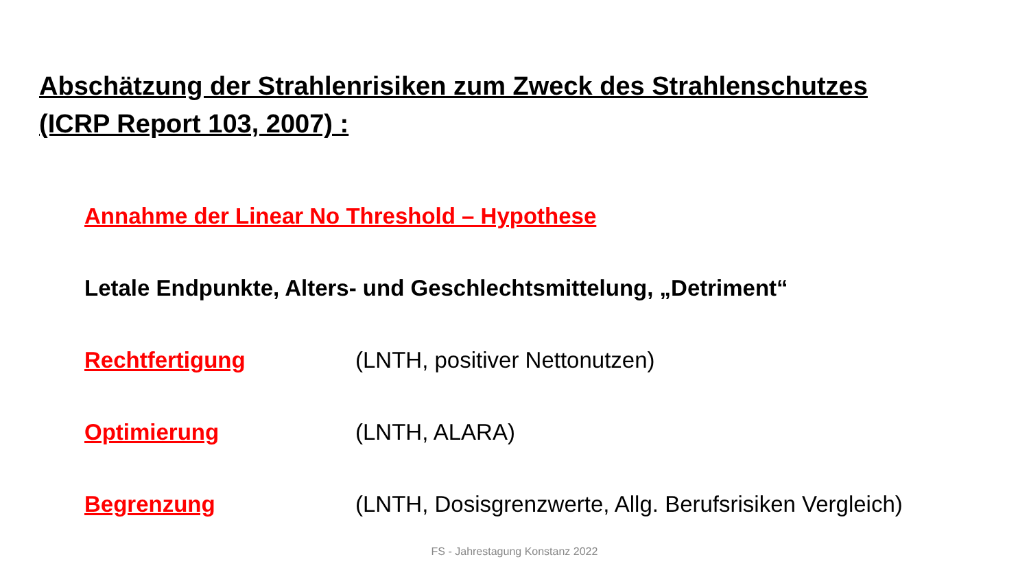Abschätzung der Strahlenrisiken zum Zweck des Strahlenschutzes
(ICRP Report 103, 2007) :
Annahme der Linear No Threshold – Hypothese
Letale Endpunkte, Alters- und Geschlechtsmittelung, „Detriment“
Rechtfertigung (LNTH, positiver Nettonutzen)
Optimierung (LNTH, ALARA)
Begrenzung (LNTH, Dosisgrenzwerte, Allg. Berufsrisiken Vergleich)
FS - Jahrestagung Konstanz 2022